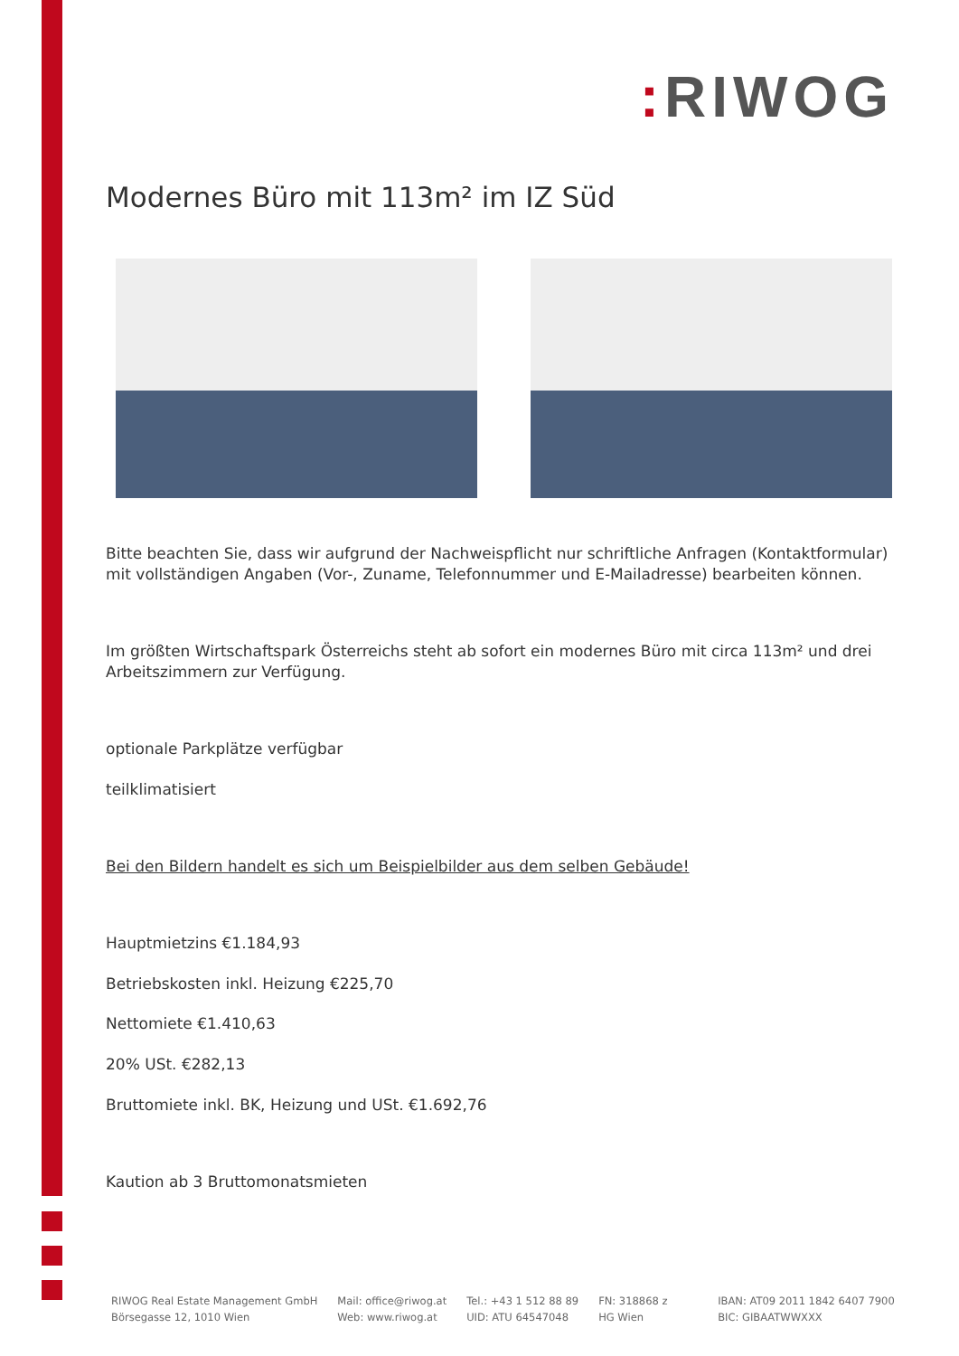: RIWOG
Modernes Büro mit 113m² im IZ Süd
Bitte beachten Sie, dass wir aufgrund der Nachweispflicht nur schriftliche Anfragen (Kontaktformular) mit vollständigen Angaben (Vor-, Zuname, Telefonnummer und E-Mailadresse) bearbeiten können.
Im größten Wirtschaftspark Österreichs steht ab sofort ein modernes Büro mit circa 113m² und drei Arbeitszimmern zur Verfügung.
optionale Parkplätze verfügbar
teilklimatisiert
Bei den Bildern handelt es sich um Beispielbilder aus dem selben Gebäude!
Hauptmietzins €1.184,93
Betriebskosten inkl. Heizung €225,70
Nettomiete €1.410,63
20% USt. €282,13
Bruttomiete inkl. BK, Heizung und USt. €1.692,76
Kaution ab 3 Bruttomonatsmieten
RIWOG Real Estate Management GmbH
Börsegasse 12, 1010 Wien
Mail: office@riwog.at
Web: www.riwog.at
Tel.: +43 1 512 88 89
UID: ATU 64547048
FN: 318868 z
HG Wien
IBAN: AT09 2011 1842 6407 7900
BIC: GIBAATWWXXX